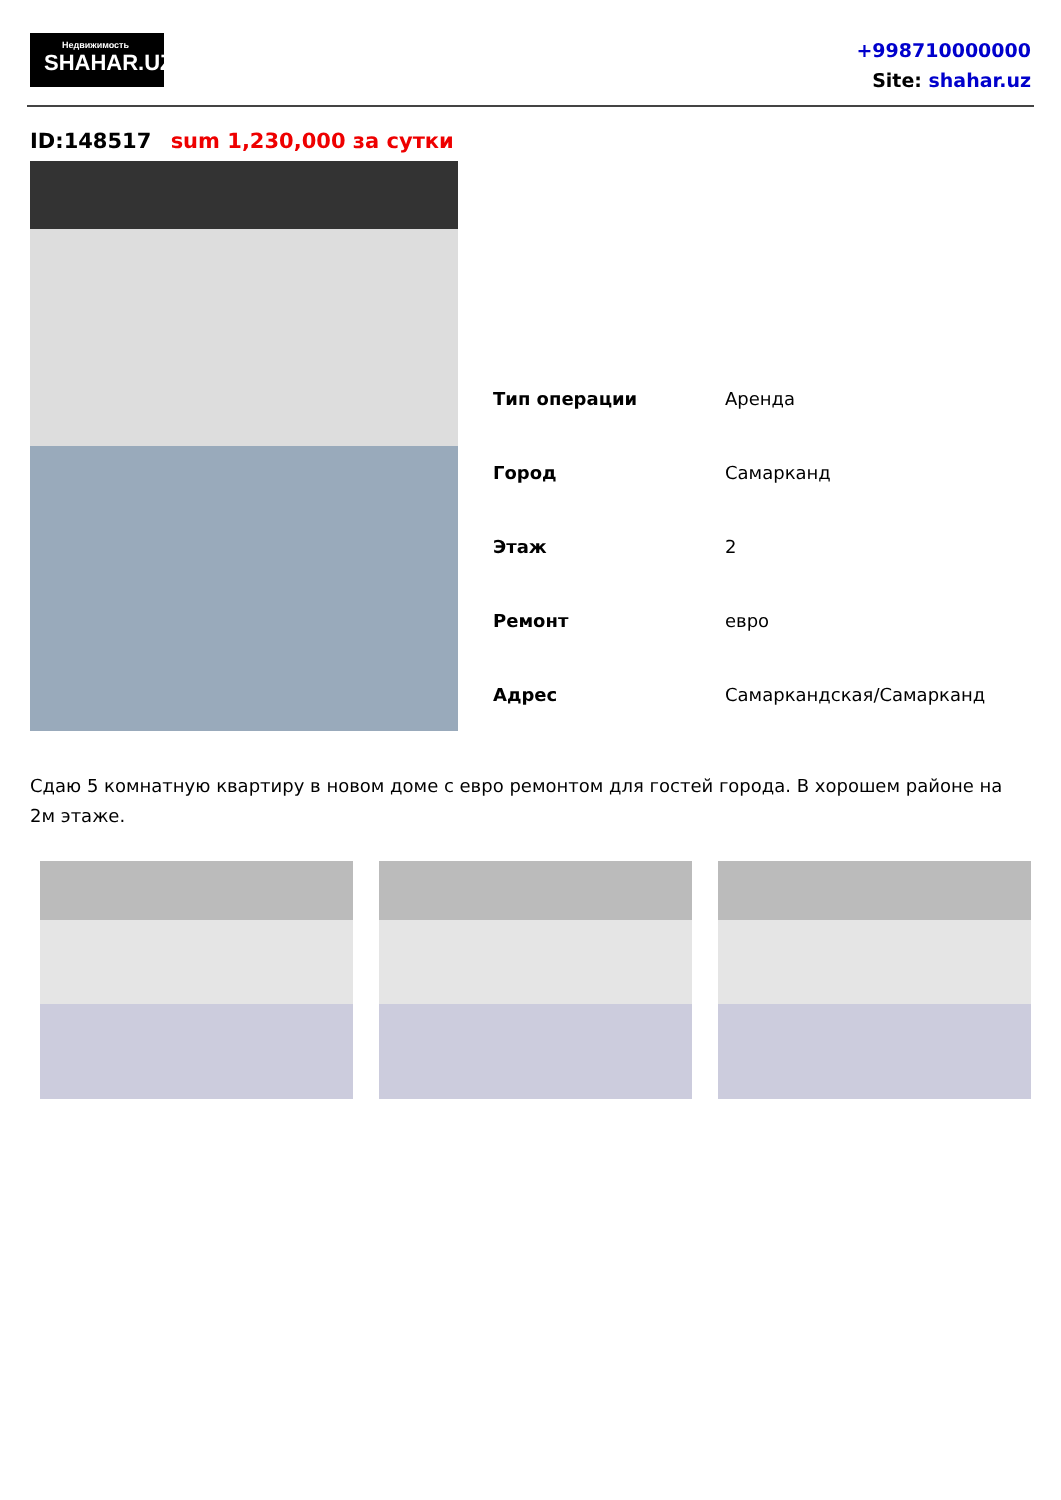Недвижимость
SHAHAR.UZ
+998710000000
Site: shahar.uz
ID:148517 sum 1,230,000 за сутки
| Тип операции | Аренда |
| Город | Самарканд |
| Этаж | 2 |
| Ремонт | евро |
| Адрес | Самаркандская/Самарканд |
Сдаю 5 комнатную квартиру в новом доме с евро ремонтом для гостей города. В хорошем районе на 2м этаже.